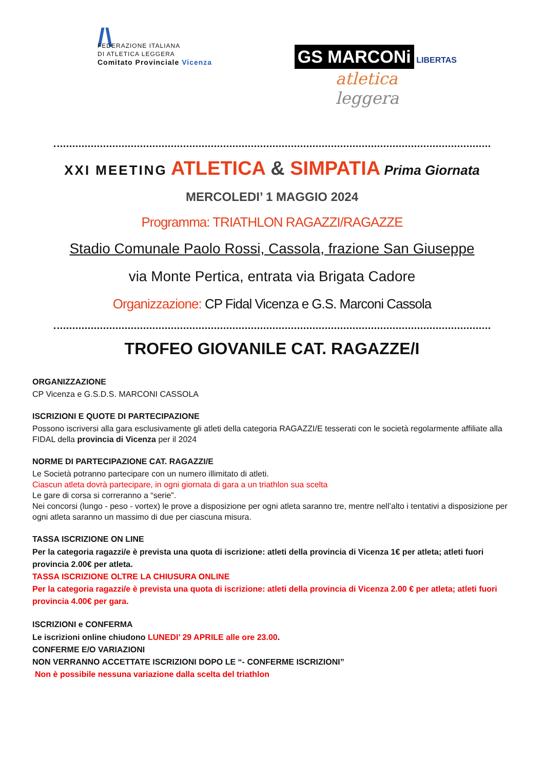/\
FEDERAZIONE ITALIANA
DI ATLETICA LEGGERA
Comitato Provinciale Vicenza
GS MARCONi LIBERTAS
atletica
leggera
XXI MEETING ATLETICA & SIMPATIA Prima Giornata
MERCOLEDI’ 1 MAGGIO 2024
Programma: TRIATHLON RAGAZZI/RAGAZZE
Stadio Comunale Paolo Rossi, Cassola, frazione San Giuseppe
via Monte Pertica, entrata via Brigata Cadore
Organizzazione: CP Fidal Vicenza e G.S. Marconi Cassola
TROFEO GIOVANILE CAT. RAGAZZE/I
ORGANIZZAZIONE
CP Vicenza e G.S.D.S. MARCONI CASSOLA
ISCRIZIONI E QUOTE DI PARTECIPAZIONE
Possono iscriversi alla gara esclusivamente gli atleti della categoria RAGAZZI/E tesserati con le società regolarmente affiliate alla FIDAL della provincia di Vicenza per il 2024
NORME DI PARTECIPAZIONE CAT. RAGAZZI/E
Le Società potranno partecipare con un numero illimitato di atleti.
Ciascun atleta dovrà partecipare, in ogni giornata di gara a un triathlon sua scelta
Le gare di corsa si correranno a “serie”.
Nei concorsi (lungo - peso - vortex) le prove a disposizione per ogni atleta saranno tre, mentre nell’alto i tentativi a disposizione per ogni atleta saranno un massimo di due per ciascuna misura.
TASSA ISCRIZIONE ON LINE
Per la categoria ragazzi/e è prevista una quota di iscrizione: atleti della provincia di Vicenza 1€ per atleta; atleti fuori provincia 2.00€ per atleta.
TASSA ISCRIZIONE OLTRE LA CHIUSURA ONLINE
Per la categoria ragazzi/e è prevista una quota di iscrizione: atleti della provincia di Vicenza 2.00 € per atleta; atleti fuori provincia 4.00€ per gara.
ISCRIZIONI e CONFERMA
Le iscrizioni online chiudono LUNEDI’ 29 APRILE alle ore 23.00.
CONFERME E/O VARIAZIONI
NON VERRANNO ACCETTATE ISCRIZIONI DOPO LE “- CONFERME ISCRIZIONI”
Non è possibile nessuna variazione dalla scelta del triathlon